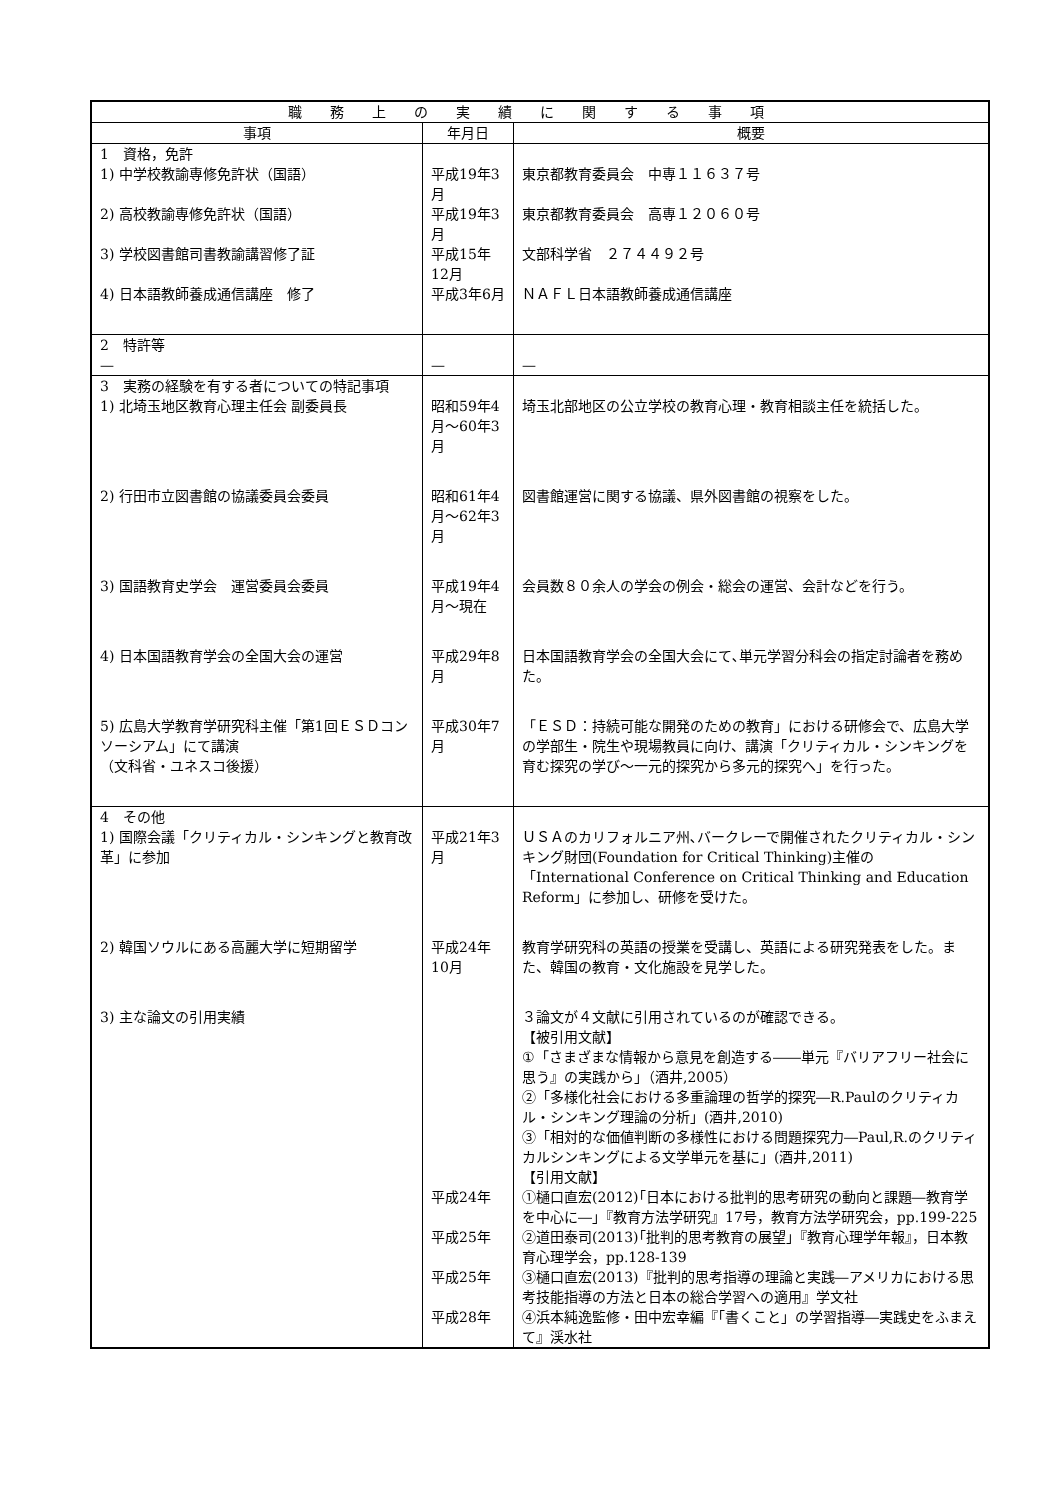| 職務上の実績に関する事項 | | |
| --- | --- | --- |
| 事項 | 年月日 | 概要 |
| 1 資格，免許 | | |
| 1) 中学校教諭専修免許状（国語） | 平成19年3月 | 東京都教育委員会 中専１１６３７号 |
| 2) 高校教諭専修免許状（国語） | 平成19年3月 | 東京都教育委員会 高専１２０６０号 |
| 3) 学校図書館司書教諭講習修了証 | 平成15年12月 | 文部科学省 ２７４４９２号 |
| 4) 日本語教師養成通信講座 修了 | 平成3年6月 | ＮＡＦＬ日本語教師養成通信講座 |
| 2 特許等 — | — | — |
| 3 実務の経験を有する者についての特記事項 | | |
| 1) 北埼玉地区教育心理主任会 副委員長 | 昭和59年4月～60年3月 | 埼玉北部地区の公立学校の教育心理・教育相談主任を統括した。 |
| 2) 行田市立図書館の協議委員会委員 | 昭和61年4月～62年3月 | 図書館運営に関する協議、県外図書館の視察をした。 |
| 3) 国語教育史学会 運営委員会委員 | 平成19年4月～現在 | 会員数８０余人の学会の例会・総会の運営、会計などを行う。 |
| 4) 日本国語教育学会の全国大会の運営 | 平成29年8月 | 日本国語教育学会の全国大会にて､単元学習分科会の指定討論者を務めた。 |
| 5) 広島大学教育学研究科主催「第1回ＥＳＤコンソーシアム」にて講演 （文科省・ユネスコ後援） | 平成30年7月 | 「ＥＳＤ：持続可能な開発のための教育」における研修会で、広島大学の学部生・院生や現場教員に向け、講演「クリティカル・シンキングを育む探究の学び～一元的探究から多元的探究へ」を行った。 |
| 4 その他 | | |
| 1) 国際会議「クリティカル・シンキングと教育改革」に参加 | 平成21年3月 | ＵＳＡのカリフォルニア州､バークレーで開催されたクリティカル・シンキング財団(Foundation for Critical Thinking)主催の「International Conference on Critical Thinking and Education Reform」に参加し、研修を受けた。 |
| 2) 韓国ソウルにある高麗大学に短期留学 | 平成24年10月 | 教育学研究科の英語の授業を受講し、英語による研究発表をした。また、韓国の教育・文化施設を見学した。 |
| 3) 主な論文の引用実績 | | ３論文が４文献に引用されているのが確認できる。 【被引用文献】 ①「さまざまな情報から意見を創造する――単元『バリアフリー社会に思う』の実践から」（酒井,2005） ②「多様化社会における多重論理の哲学的探究―R.Paulのクリティカル・シンキング理論の分析」(酒井,2010) ③「相対的な価値判断の多様性における問題探究力―Paul,R.のクリティカルシンキングによる文学単元を基に」(酒井,2011) 【引用文献】 |
| | 平成24年 | ①樋口直宏(2012)｢日本における批判的思考研究の動向と課題―教育学を中心に―」『教育方法学研究』17号，教育方法学研究会，pp.199‐225 |
| | 平成25年 | ②道田泰司(2013)｢批判的思考教育の展望」『教育心理学年報』，日本教育心理学会，pp.128-139 |
| | 平成25年 | ③樋口直宏(2013)『批判的思考指導の理論と実践―アメリカにおける思考技能指導の方法と日本の総合学習への適用』学文社 |
| | 平成28年 | ④浜本純逸監修・田中宏幸編『「書くこと」の学習指導―実践史をふまえて』渓水社 |